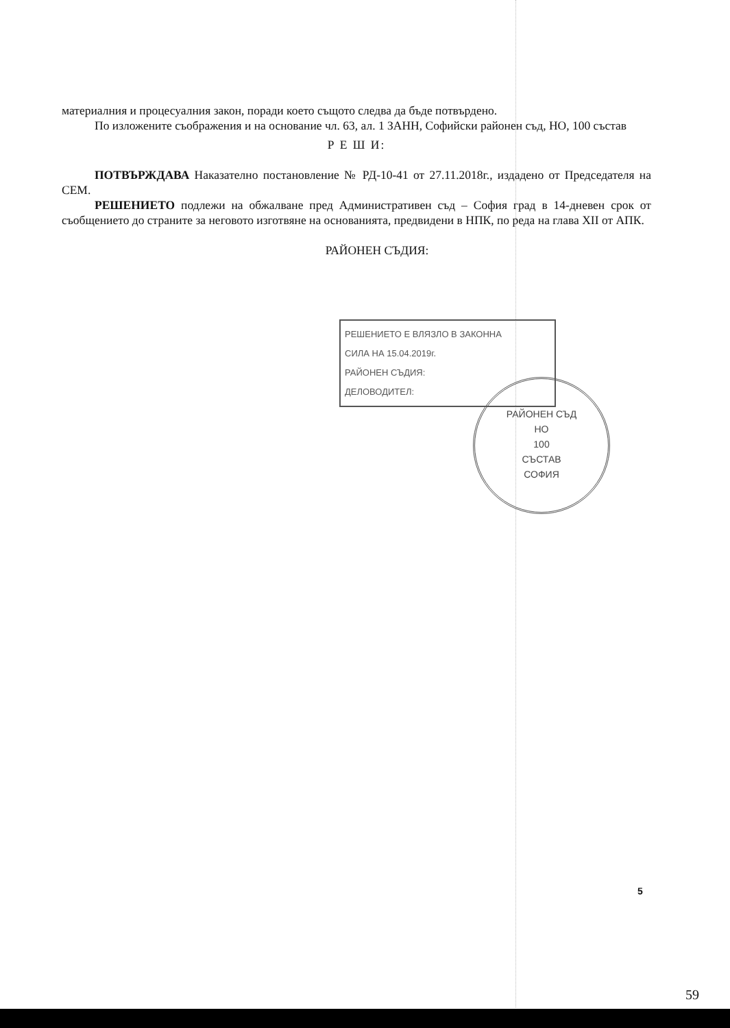материалния и процесуалния закон, поради което същото следва да бъде потвърдено.
По изложените съображения и на основание чл. 63, ал. 1 ЗАНН, Софийски районен съд, НО, 100 състав
Р Е Ш И:
ПОТВЪРЖДАВА Наказателно постановление № РД-10-41 от 27.11.2018г., издадено от Председателя на СЕМ.
РЕШЕНИЕТО подлежи на обжалване пред Административен съд – София град в 14-дневен срок от съобщението до страните за неговото изготвяне на основанията, предвидени в НПК, по реда на глава XII от АПК.
РАЙОНЕН СЪДИЯ:
РЕШЕНИЕТО Е ВЛЯЗЛО В ЗАКОННА
СИЛА НА 15.04.2019г.
РАЙОНЕН СЪДИЯ:
ДЕЛОВОДИТЕЛ:
РАЙОНЕН СЪД
НО
100
СЪСТАВ
СОФИЯ
5
59